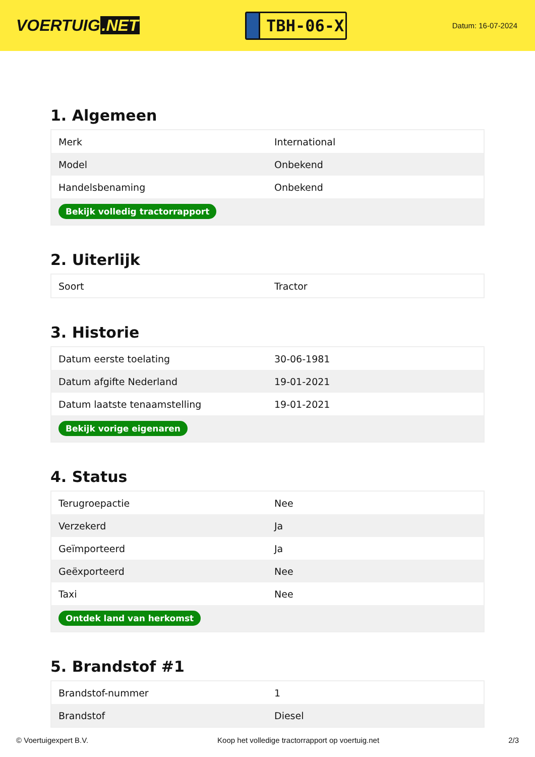VOERTUIG.NET
TBH-06-X
Datum: 16-07-2024
1. Algemeen
| Merk | International |
| Model | Onbekend |
| Handelsbenaming | Onbekend |
| Bekijk volledig tractorrapport | |
2. Uiterlijk
| Soort | Tractor |
3. Historie
| Datum eerste toelating | 30-06-1981 |
| Datum afgifte Nederland | 19-01-2021 |
| Datum laatste tenaamstelling | 19-01-2021 |
| Bekijk vorige eigenaren | |
4. Status
| Terugroepactie | Nee |
| Verzekerd | Ja |
| Geïmporteerd | Ja |
| Geëxporteerd | Nee |
| Taxi | Nee |
| Ontdek land van herkomst | |
5. Brandstof #1
| Brandstof-nummer | 1 |
| Brandstof | Diesel |
© Voertuigexpert B.V. Koop het volledige tractorrapport op voertuig.net 2/3